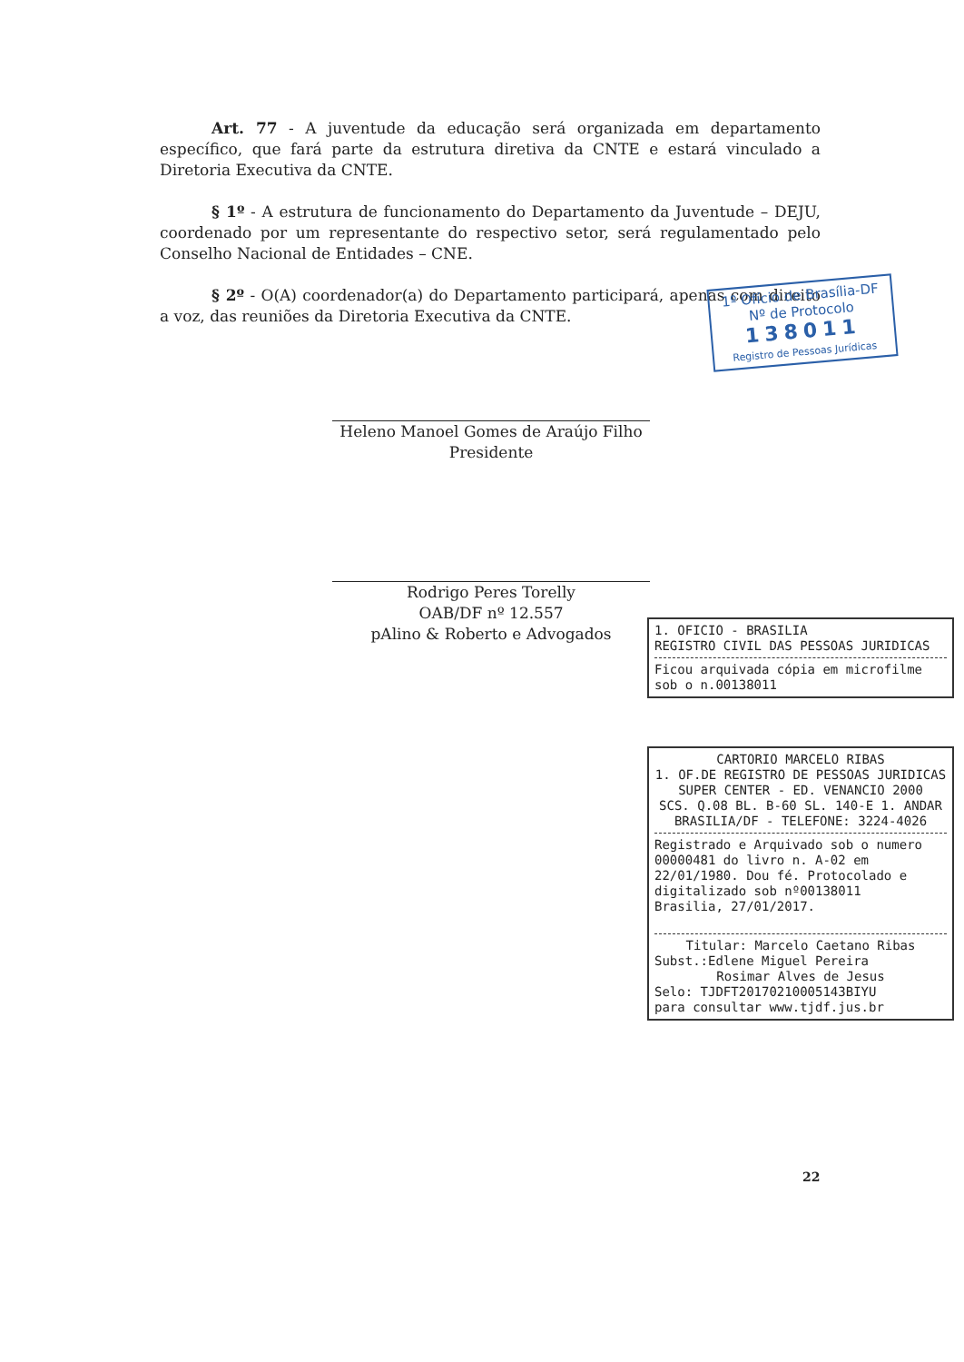Art. 77 - A juventude da educação será organizada em departamento específico, que fará parte da estrutura diretiva da CNTE e estará vinculado a Diretoria Executiva da CNTE.
§ 1º - A estrutura de funcionamento do Departamento da Juventude – DEJU, coordenado por um representante do respectivo setor, será regulamentado pelo Conselho Nacional de Entidades – CNE.
§ 2º - O(A) coordenador(a) do Departamento participará, apenas com direito a voz, das reuniões da Diretoria Executiva da CNTE.
Heleno Manoel Gomes de Araújo Filho
Presidente
Rodrigo Peres Torelly
OAB/DF nº 12.557
pAlino & Roberto e Advogados
1º Ofício de Brasília-DF
Nº de Protocolo
138011
Registro de Pessoas Jurídicas
1. OFICIO - BRASILIA
REGISTRO CIVIL DAS PESSOAS JURIDICAS
Ficou arquivada cópia em microfilme
sob o n.00138011
CARTORIO MARCELO RIBAS
1. OF.DE REGISTRO DE PESSOAS JURIDICAS
SUPER CENTER - ED. VENANCIO 2000
SCS. Q.08 BL. B-60 SL. 140-E 1. ANDAR
BRASILIA/DF - TELEFONE: 3224-4026
Registrado e Arquivado sob o numero 00000481 do livro n. A-02 em 22/01/1980. Dou fé. Protocolado e digitalizado sob nº00138011
Brasilia, 27/01/2017.
Titular: Marcelo Caetano Ribas
Subst.:Edlene Miguel Pereira
Rosimar Alves de Jesus
Selo: TJDFT20170210005143BIYU
para consultar www.tjdf.jus.br
22